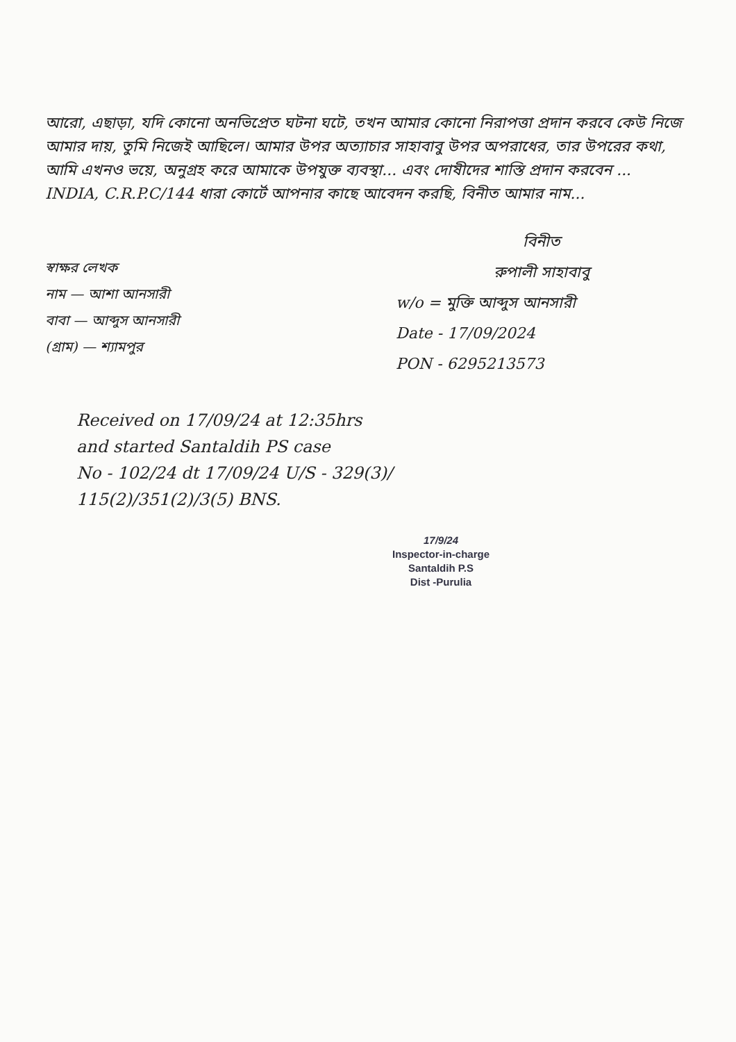আরো, এছাড়া, যদি কোনো অনভিপ্রেত ঘটনা ঘটে, তখন আমার কোনো নিরাপত্তা প্রদান করবে কেউ নিজে আমার দায়, তুমি নিজেই আছিলে। আমার উপর অত্যাচার সাহাবাবু উপর অপরাধের, তার উপরের কথা, আমি এখনও ভয়ে, অনুগ্রহ করে আমাকে উপযুক্ত ব্যবস্থা... এবং দোষীদের শাস্তি প্রদান করবেন ... INDIA, C.R.P.C/144 ধারা কোর্টে আপনার কাছে আবেদন করছি, বিনীত আমার নাম...
স্বাক্ষর লেখক
নাম — আশা আনসারী
বাবা — আব্দুস আনসারী
(গ্রাম) — শ্যামপুর
বিনীত
রুপালী সাহাবাবু
w/o = মুক্তি আব্দুস আনসারী
Date - 17/09/2024
PON - 6295213573
Received on 17/09/24 at 12:35hrs
and started Santaldih PS case
No - 102/24 dt 17/09/24 U/S - 329(3)/
115(2)/351(2)/3(5) BNS.
17/9/24
Inspector-in-charge
Santaldih P.S
Dist -Purulia